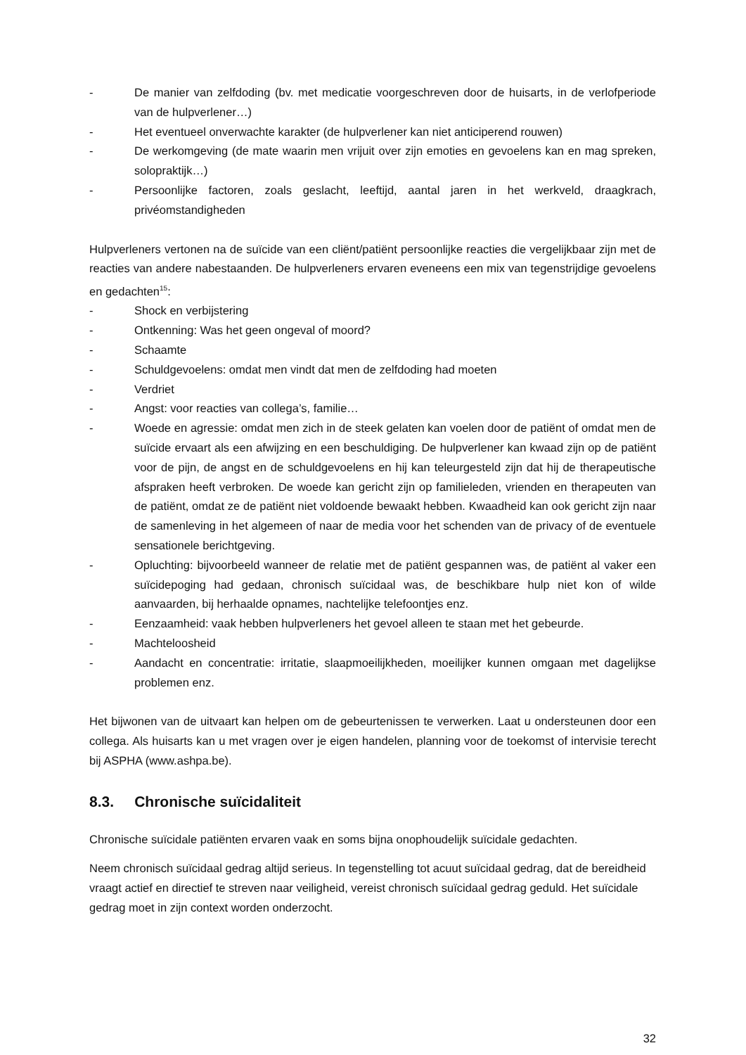- De manier van zelfdoding (bv. met medicatie voorgeschreven door de huisarts, in de verlofperiode van de hulpverlener…)
- Het eventueel onverwachte karakter (de hulpverlener kan niet anticiperend rouwen)
- De werkomgeving (de mate waarin men vrijuit over zijn emoties en gevoelens kan en mag spreken, solopraktijk…)
- Persoonlijke factoren, zoals geslacht, leeftijd, aantal jaren in het werkveld, draagkrach, privéomstandigheden
Hulpverleners vertonen na de suïcide van een cliënt/patiënt persoonlijke reacties die vergelijkbaar zijn met de reacties van andere nabestaanden. De hulpverleners ervaren eveneens een mix van tegenstrijdige gevoelens en gedachten<sup>15</sup>:
- Shock en verbijstering
- Ontkenning: Was het geen ongeval of moord?
- Schaamte
- Schuldgevoelens: omdat men vindt dat men de zelfdoding had moeten
- Verdriet
- Angst: voor reacties van collega’s, familie…
- Woede en agressie: omdat men zich in de steek gelaten kan voelen door de patiënt of omdat men de suïcide ervaart als een afwijzing en een beschuldiging. De hulpverlener kan kwaad zijn op de patiënt voor de pijn, de angst en de schuldgevoelens en hij kan teleurgesteld zijn dat hij de therapeutische afspraken heeft verbroken. De woede kan gericht zijn op familieleden, vrienden en therapeuten van de patiënt, omdat ze de patiënt niet voldoende bewaakt hebben. Kwaadheid kan ook gericht zijn naar de samenleving in het algemeen of naar de media voor het schenden van de privacy of de eventuele sensationele berichtgeving.
- Opluchting: bijvoorbeeld wanneer de relatie met de patiënt gespannen was, de patiënt al vaker een suïcidepoging had gedaan, chronisch suïcidaal was, de beschikbare hulp niet kon of wilde aanvaarden, bij herhaalde opnames, nachtelijke telefoontjes enz.
- Eenzaamheid: vaak hebben hulpverleners het gevoel alleen te staan met het gebeurde.
- Machteloosheid
- Aandacht en concentratie: irritatie, slaapmoeilijkheden, moeilijker kunnen omgaan met dagelijkse problemen enz.
Het bijwonen van de uitvaart kan helpen om de gebeurtenissen te verwerken. Laat u ondersteunen door een collega. Als huisarts kan u met vragen over je eigen handelen, planning voor de toekomst of intervisie terecht bij ASPHA (www.ashpa.be).
8.3. Chronische suïcidaliteit
Chronische suïcidale patiënten ervaren vaak en soms bijna onophoudelijk suïcidale gedachten.
Neem chronisch suïcidaal gedrag altijd serieus. In tegenstelling tot acuut suïcidaal gedrag, dat de bereidheid vraagt actief en directief te streven naar veiligheid, vereist chronisch suïcidaal gedrag geduld. Het suïcidale gedrag moet in zijn context worden onderzocht.
32